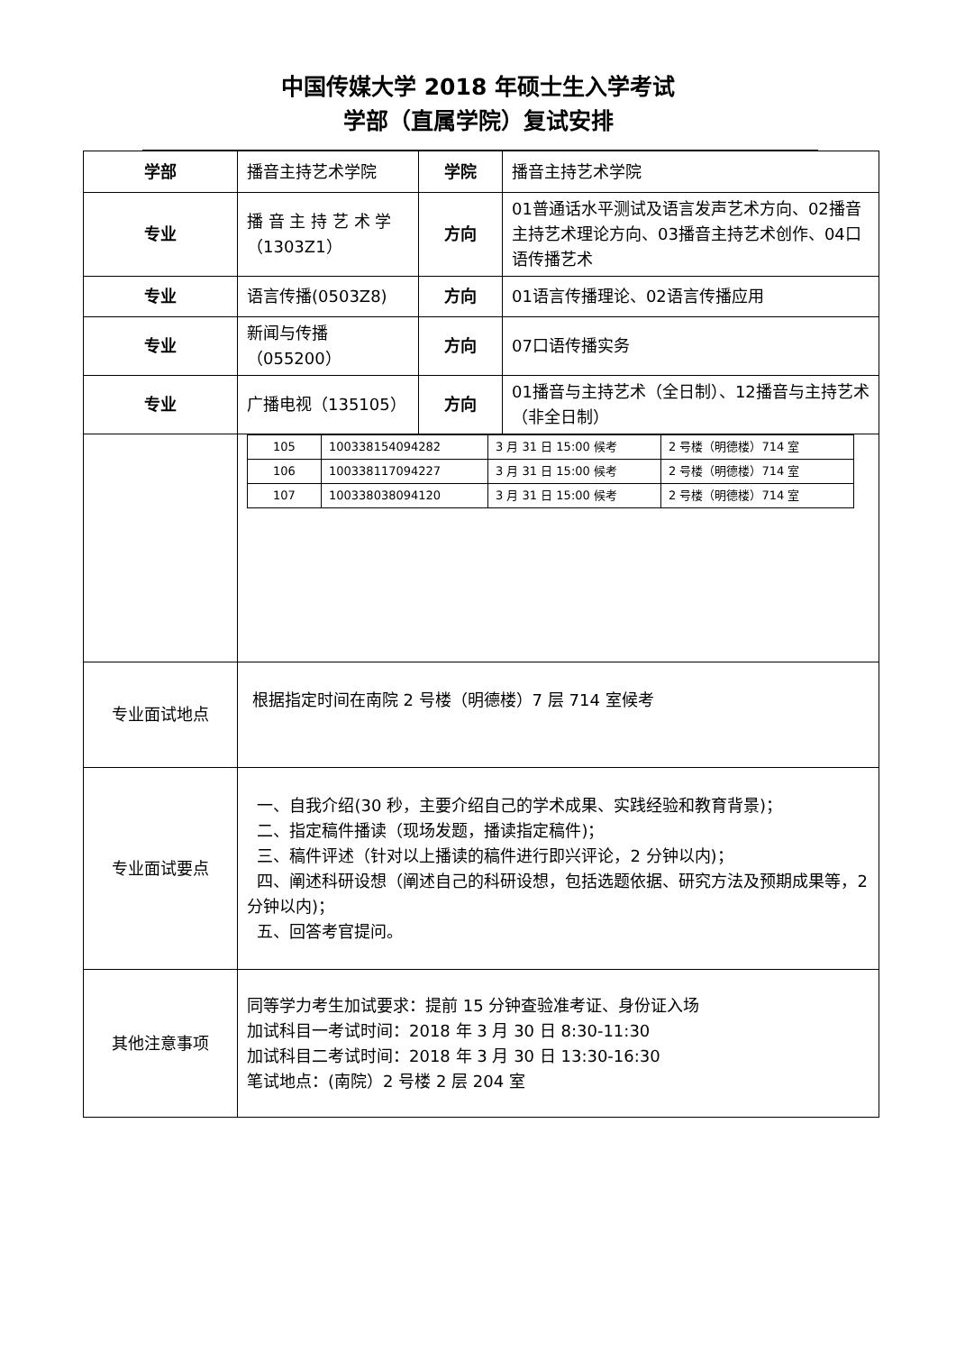中国传媒大学 2018 年硕士生入学考试
学部（直属学院）复试安排
| 学部 | 播音主持艺术学院 | 学院 | 播音主持艺术学院 |
| 专业 | 播 音 主 持 艺 术 学（1303Z1） | 方向 | 01普通话水平测试及语言发声艺术方向、02播音主持艺术理论方向、03播音主持艺术创作、04口语传播艺术 |
| 专业 | 语言传播(0503Z8) | 方向 | 01语言传播理论、02语言传播应用 |
| 专业 | 新闻与传播（055200） | 方向 | 07口语传播实务 |
| 专业 | 广播电视（135105） | 方向 | 01播音与主持艺术（全日制）、12播音与主持艺术（非全日制） |
| | / 105 / 100338154094282 / 3 月 31 日 15:00 候考 / 2 号楼（明德楼）714 室 / / 106 / 100338117094227 / 3 月 31 日 15:00 候考 / 2 号楼（明德楼）714 室 / / 107 / 100338038094120 / 3 月 31 日 15:00 候考 / 2 号楼（明德楼）714 室 / | | |
| 专业面试地点 | 根据指定时间在南院 2 号楼（明德楼）7 层 714 室候考 | | |
| 专业面试要点 | 一、自我介绍(30 秒，主要介绍自己的学术成果、实践经验和教育背景)； 二、指定稿件播读（现场发题，播读指定稿件)； 三、稿件评述（针对以上播读的稿件进行即兴评论，2 分钟以内)； 四、阐述科研设想（阐述自己的科研设想，包括选题依据、研究方法及预期成果等，2 分钟以内)； 五、回答考官提问。 | | |
| 其他注意事项 | 同等学力考生加试要求：提前 15 分钟查验准考证、身份证入场 加试科目一考试时间：2018 年 3 月 30 日 8:30-11:30 加试科目二考试时间：2018 年 3 月 30 日 13:30-16:30 笔试地点：(南院）2 号楼 2 层 204 室 | | |